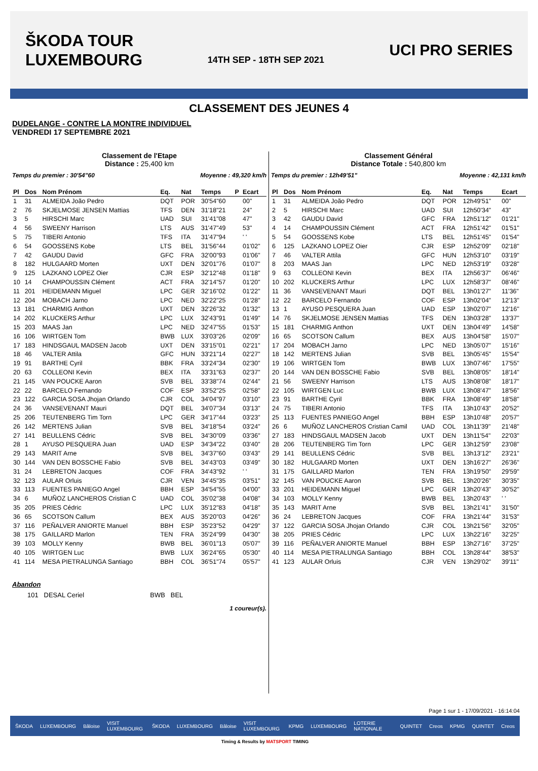ŠKODA TOUR
LUXEMBOURG
14TH SEP - 18TH SEP 2021
UCI PRO SERIES
CLASSEMENT DES JEUNES 4
DUDELANGE - CONTRE LA MONTRE INDIVIDUEL
VENDREDI 17 SEPTEMBRE 2021
Classement de l'Etape
Distance : 25,400 km
Temps du premier : 30'54"60 Moyenne : 49,320 km/h
| Pl | Dos | Nom Prénom | Eq. | Nat | Temps | P | Ecart |
| --- | --- | --- | --- | --- | --- | --- | --- |
| 1 | 31 | ALMEIDA João Pedro | DQT | POR | 30'54"60 | | 00" |
| 2 | 76 | SKJELMOSE JENSEN Mattias | TFS | DEN | 31'18"21 | | 24" |
| 3 | 5 | HIRSCHI Marc | UAD | SUI | 31'41"08 | | 47" |
| 4 | 56 | SWEENY Harrison | LTS | AUS | 31'47"49 | | 53" |
| 5 | 75 | TIBERI Antonio | TFS | ITA | 31'47"94 | | ' ' |
| 6 | 54 | GOOSSENS Kobe | LTS | BEL | 31'56"44 | | 01'02" |
| 7 | 42 | GAUDU David | GFC | FRA | 32'00"93 | | 01'06" |
| 8 | 182 | HULGAARD Morten | UXT | DEN | 32'01"76 | | 01'07" |
| 9 | 125 | LAZKANO LOPEZ Oier | CJR | ESP | 32'12"48 | | 01'18" |
| 10 | 14 | CHAMPOUSSIN Clément | ACT | FRA | 32'14"57 | | 01'20" |
| 11 | 201 | HEIDEMANN Miguel | LPC | GER | 32'16"02 | | 01'22" |
| 12 | 204 | MOBACH Jarno | LPC | NED | 32'22"25 | | 01'28" |
| 13 | 181 | CHARMIG Anthon | UXT | DEN | 32'26"32 | | 01'32" |
| 14 | 202 | KLUCKERS Arthur | LPC | LUX | 32'43"91 | | 01'49" |
| 15 | 203 | MAAS Jan | LPC | NED | 32'47"55 | | 01'53" |
| 16 | 106 | WIRTGEN Tom | BWB | LUX | 33'03"26 | | 02'09" |
| 17 | 183 | HINDSGAUL MADSEN Jacob | UXT | DEN | 33'15"01 | | 02'21" |
| 18 | 46 | VALTER Attila | GFC | HUN | 33'21"14 | | 02'27" |
| 19 | 91 | BARTHE Cyril | BBK | FRA | 33'24"34 | | 02'30" |
| 20 | 63 | COLLEONI Kevin | BEX | ITA | 33'31"63 | | 02'37" |
| 21 | 145 | VAN POUCKE Aaron | SVB | BEL | 33'38"74 | | 02'44" |
| 22 | 22 | BARCELO Fernando | COF | ESP | 33'52"25 | | 02'58" |
| 23 | 122 | GARCIA SOSA Jhojan Orlando | CJR | COL | 34'04"97 | | 03'10" |
| 24 | 36 | VANSEVENANT Mauri | DQT | BEL | 34'07"34 | | 03'13" |
| 25 | 206 | TEUTENBERG Tim Torn | LPC | GER | 34'17"44 | | 03'23" |
| 26 | 142 | MERTENS Julian | SVB | BEL | 34'18"54 | | 03'24" |
| 27 | 141 | BEULLENS Cédric | SVB | BEL | 34'30"09 | | 03'36" |
| 28 | 1 | AYUSO PESQUERA Juan | UAD | ESP | 34'34"22 | | 03'40" |
| 29 | 143 | MARIT Arne | SVB | BEL | 34'37"60 | | 03'43" |
| 30 | 144 | VAN DEN BOSSCHE Fabio | SVB | BEL | 34'43"03 | | 03'49" |
| 31 | 24 | LEBRETON Jacques | COF | FRA | 34'43"92 | | ' ' |
| 32 | 123 | AULAR Orluis | CJR | VEN | 34'45"35 | | 03'51" |
| 33 | 113 | FUENTES PANIEGO Angel | BBH | ESP | 34'54"55 | | 04'00" |
| 34 | 6 | MUÑOZ LANCHEROS Cristian C | UAD | COL | 35'02"38 | | 04'08" |
| 35 | 205 | PRIES Cédric | LPC | LUX | 35'12"83 | | 04'18" |
| 36 | 65 | SCOTSON Callum | BEX | AUS | 35'20"03 | | 04'26" |
| 37 | 116 | PEÑALVER ANIORTE Manuel | BBH | ESP | 35'23"52 | | 04'29" |
| 38 | 175 | GAILLARD Marlon | TEN | FRA | 35'24"99 | | 04'30" |
| 39 | 103 | MOLLY Kenny | BWB | BEL | 36'01"13 | | 05'07" |
| 40 | 105 | WIRTGEN Luc | BWB | LUX | 36'24"65 | | 05'30" |
| 41 | 114 | MESA PIETRALUNGA Santiago | BBH | COL | 36'51"74 | | 05'57" |
Abandon
101 DESAL Ceriel BWB BEL
1 coureur(s).
Classement Général
Distance Totale : 540,800 km
Temps du premier : 12h49'51" Moyenne : 42,131 km/h
| Pl | Dos | Nom Prénom | Eq. | Nat | Temps | Ecart |
| --- | --- | --- | --- | --- | --- | --- |
| 1 | 31 | ALMEIDA João Pedro | DQT | POR | 12h49'51" | 00" |
| 2 | 5 | HIRSCHI Marc | UAD | SUI | 12h50'34" | 43" |
| 3 | 42 | GAUDU David | GFC | FRA | 12h51'12" | 01'21" |
| 4 | 14 | CHAMPOUSSIN Clément | ACT | FRA | 12h51'42" | 01'51" |
| 5 | 54 | GOOSSENS Kobe | LTS | BEL | 12h51'45" | 01'54" |
| 6 | 125 | LAZKANO LOPEZ Oier | CJR | ESP | 12h52'09" | 02'18" |
| 7 | 46 | VALTER Attila | GFC | HUN | 12h53'10" | 03'19" |
| 8 | 203 | MAAS Jan | LPC | NED | 12h53'19" | 03'28" |
| 9 | 63 | COLLEONI Kevin | BEX | ITA | 12h56'37" | 06'46" |
| 10 | 202 | KLUCKERS Arthur | LPC | LUX | 12h58'37" | 08'46" |
| 11 | 36 | VANSEVENANT Mauri | DQT | BEL | 13h01'27" | 11'36" |
| 12 | 22 | BARCELO Fernando | COF | ESP | 13h02'04" | 12'13" |
| 13 | 1 | AYUSO PESQUERA Juan | UAD | ESP | 13h02'07" | 12'16" |
| 14 | 76 | SKJELMOSE JENSEN Mattias | TFS | DEN | 13h03'28" | 13'37" |
| 15 | 181 | CHARMIG Anthon | UXT | DEN | 13h04'49" | 14'58" |
| 16 | 65 | SCOTSON Callum | BEX | AUS | 13h04'58" | 15'07" |
| 17 | 204 | MOBACH Jarno | LPC | NED | 13h05'07" | 15'16" |
| 18 | 142 | MERTENS Julian | SVB | BEL | 13h05'45" | 15'54" |
| 19 | 106 | WIRTGEN Tom | BWB | LUX | 13h07'46" | 17'55" |
| 20 | 144 | VAN DEN BOSSCHE Fabio | SVB | BEL | 13h08'05" | 18'14" |
| 21 | 56 | SWEENY Harrison | LTS | AUS | 13h08'08" | 18'17" |
| 22 | 105 | WIRTGEN Luc | BWB | LUX | 13h08'47" | 18'56" |
| 23 | 91 | BARTHE Cyril | BBK | FRA | 13h08'49" | 18'58" |
| 24 | 75 | TIBERI Antonio | TFS | ITA | 13h10'43" | 20'52" |
| 25 | 113 | FUENTES PANIEGO Angel | BBH | ESP | 13h10'48" | 20'57" |
| 26 | 6 | MUÑOZ LANCHEROS Cristian Camil | UAD | COL | 13h11'39" | 21'48" |
| 27 | 183 | HINDSGAUL MADSEN Jacob | UXT | DEN | 13h11'54" | 22'03" |
| 28 | 206 | TEUTENBERG Tim Torn | LPC | GER | 13h12'59" | 23'08" |
| 29 | 141 | BEULLENS Cédric | SVB | BEL | 13h13'12" | 23'21" |
| 30 | 182 | HULGAARD Morten | UXT | DEN | 13h16'27" | 26'36" |
| 31 | 175 | GAILLARD Marlon | TEN | FRA | 13h19'50" | 29'59" |
| 32 | 145 | VAN POUCKE Aaron | SVB | BEL | 13h20'26" | 30'35" |
| 33 | 201 | HEIDEMANN Miguel | LPC | GER | 13h20'43" | 30'52" |
| 34 | 103 | MOLLY Kenny | BWB | BEL | 13h20'43" | ' ' |
| 35 | 143 | MARIT Arne | SVB | BEL | 13h21'41" | 31'50" |
| 36 | 24 | LEBRETON Jacques | COF | FRA | 13h21'44" | 31'53" |
| 37 | 122 | GARCIA SOSA Jhojan Orlando | CJR | COL | 13h21'56" | 32'05" |
| 38 | 205 | PRIES Cédric | LPC | LUX | 13h22'16" | 32'25" |
| 39 | 116 | PEÑALVER ANIORTE Manuel | BBH | ESP | 13h27'16" | 37'25" |
| 40 | 114 | MESA PIETRALUNGA Santiago | BBH | COL | 13h28'44" | 38'53" |
| 41 | 123 | AULAR Orluis | CJR | VEN | 13h29'02" | 39'11" |
Page 1 sur 1 - 17/09/2021 - 16:14:04
ŠKODA LUXEMBOURG Bâloise VISIT LUXEMBOURG ŠKODA LUXEMBOURG Bâloise VISIT LUXEMBOURG KPMG LUXEMBOURG LOTERIE NATIONALE QUINTET Creos KPMG QUINTET Creos
Timing & Results by MATSPORT TIMING